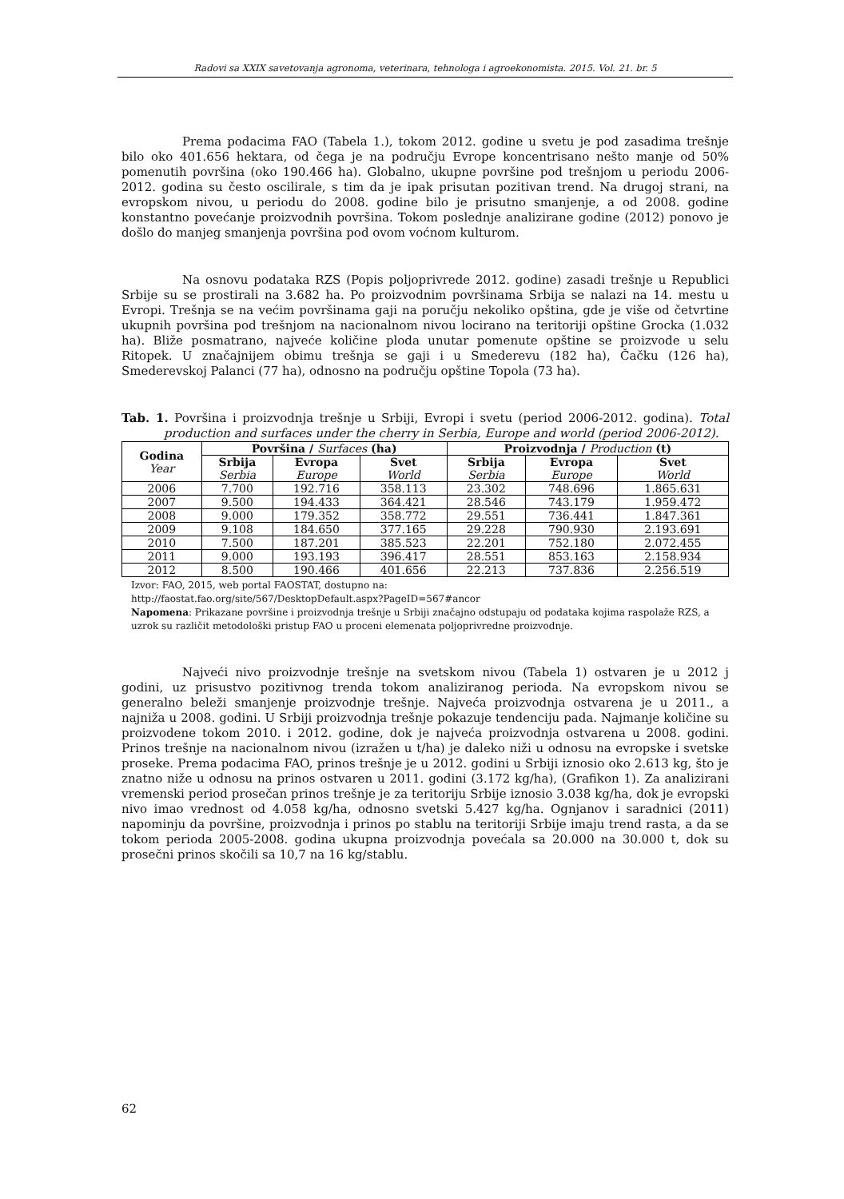Radovi sa XXIX savetovanja agronoma, veterinara, tehnologa i agroekonomista. 2015. Vol. 21. br. 5
Prema podacima FAO (Tabela 1.), tokom 2012. godine u svetu je pod zasadima trešnje bilo oko 401.656 hektara, od čega je na području Evrope koncentrisano nešto manje od 50% pomenutih površina (oko 190.466 ha). Globalno, ukupne površine pod trešnjom u periodu 2006-2012. godina su često oscilirale, s tim da je ipak prisutan pozitivan trend. Na drugoj strani, na evropskom nivou, u periodu do 2008. godine bilo je prisutno smanjenje, a od 2008. godine konstantno povećanje proizvodnih površina. Tokom poslednje analizirane godine (2012) ponovo je došlo do manjeg smanjenja površina pod ovom voćnom kulturom.
Na osnovu podataka RZS (Popis poljoprivrede 2012. godine) zasadi trešnje u Republici Srbije su se prostirali na 3.682 ha. Po proizvodnim površinama Srbija se nalazi na 14. mestu u Evropi. Trešnja se na većim površinama gaji na poručju nekoliko opština, gde je više od četvrtine ukupnih površina pod trešnjom na nacionalnom nivou locirano na teritoriji opštine Grocka (1.032 ha). Bliže posmatrano, najveće količine ploda unutar pomenute opštine se proizvode u selu Ritopek. U značajnijem obimu trešnja se gaji i u Smederevu (182 ha), Čačku (126 ha), Smederevskoj Palanci (77 ha), odnosno na području opštine Topola (73 ha).
Tab. 1. Površina i proizvodnja trešnje u Srbiji, Evropi i svetu (period 2006-2012. godina). Total production and surfaces under the cherry in Serbia, Europe and world (period 2006-2012).
| Godina Year | Površina / Surfaces (ha) | | | Proizvodnja / Production (t) | | |
| --- | --- | --- | --- | --- | --- | --- |
| | Srbija Serbia | Evropa Europe | Svet World | Srbija Serbia | Evropa Europe | Svet World |
| 2006 | 7.700 | 192.716 | 358.113 | 23.302 | 748.696 | 1.865.631 |
| 2007 | 9.500 | 194.433 | 364.421 | 28.546 | 743.179 | 1.959.472 |
| 2008 | 9.000 | 179.352 | 358.772 | 29.551 | 736.441 | 1.847.361 |
| 2009 | 9.108 | 184.650 | 377.165 | 29.228 | 790.930 | 2.193.691 |
| 2010 | 7.500 | 187.201 | 385.523 | 22.201 | 752.180 | 2.072.455 |
| 2011 | 9.000 | 193.193 | 396.417 | 28.551 | 853.163 | 2.158.934 |
| 2012 | 8.500 | 190.466 | 401.656 | 22.213 | 737.836 | 2.256.519 |
Izvor: FAO, 2015, web portal FAOSTAT, dostupno na:
http://faostat.fao.org/site/567/DesktopDefault.aspx?PageID=567#ancor
Napomena: Prikazane površine i proizvodnja trešnje u Srbiji značajno odstupaju od podataka kojima raspolaže RZS, a uzrok su različit metodološki pristup FAO u proceni elemenata poljoprivredne proizvodnje.
Najveći nivo proizvodnje trešnje na svetskom nivou (Tabela 1) ostvaren je u 2012 j godini, uz prisustvo pozitivnog trenda tokom analiziranog perioda. Na evropskom nivou se generalno beleži smanjenje proizvodnje trešnje. Najveća proizvodnja ostvarena je u 2011., a najniža u 2008. godini. U Srbiji proizvodnja trešnje pokazuje tendenciju pada. Najmanje količine su proizvodene tokom 2010. i 2012. godine, dok je najveća proizvodnja ostvarena u 2008. godini. Prinos trešnje na nacionalnom nivou (izražen u t/ha) je daleko niži u odnosu na evropske i svetske proseke. Prema podacima FAO, prinos trešnje je u 2012. godini u Srbiji iznosio oko 2.613 kg, što je znatno niže u odnosu na prinos ostvaren u 2011. godini (3.172 kg/ha), (Grafikon 1). Za analizirani vremenski period prosečan prinos trešnje je za teritoriju Srbije iznosio 3.038 kg/ha, dok je evropski nivo imao vrednost od 4.058 kg/ha, odnosno svetski 5.427 kg/ha. Ognjanov i saradnici (2011) napominju da površine, proizvodnja i prinos po stablu na teritoriji Srbije imaju trend rasta, a da se tokom perioda 2005-2008. godina ukupna proizvodnja povećala sa 20.000 na 30.000 t, dok su prosečni prinos skočili sa 10,7 na 16 kg/stablu.
62